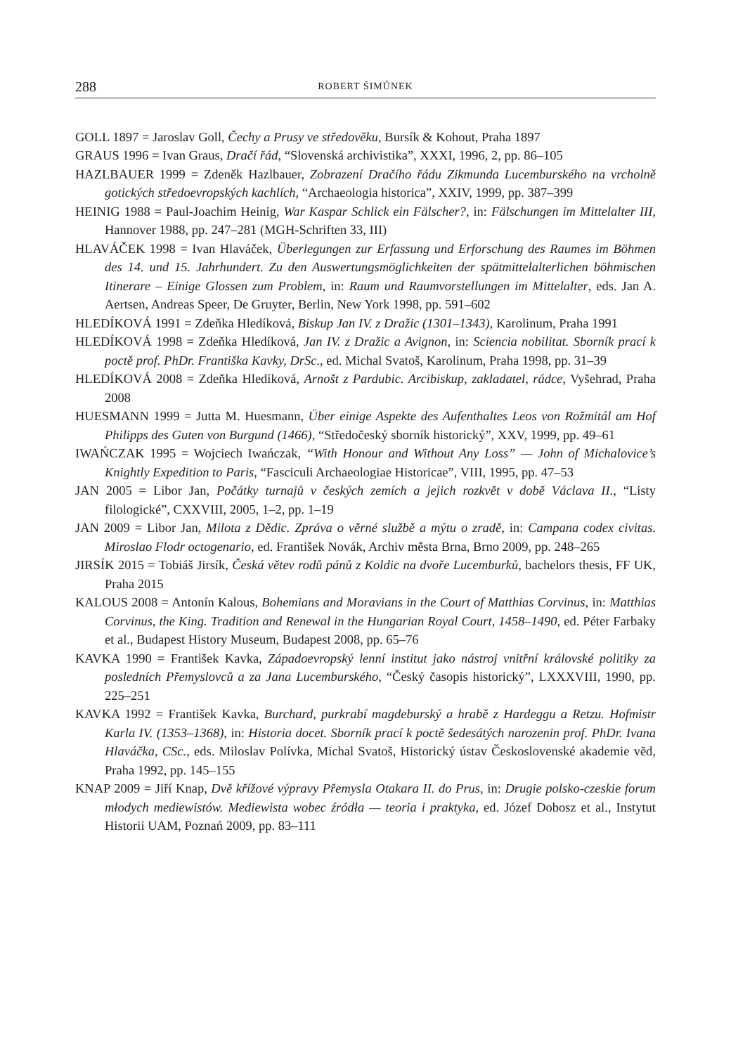288 ROBERT ŠIMŮNEK
GOLL 1897 = Jaroslav Goll, Čechy a Prusy ve středověku, Bursík & Kohout, Praha 1897
GRAUS 1996 = Ivan Graus, Dračí řád, “Slovenská archivistika”, XXXI, 1996, 2, pp. 86–105
HAZLBAUER 1999 = Zdeněk Hazlbauer, Zobrazení Dračího řádu Zikmunda Lucemburského na vrcholně gotických středoevropských kachlích, “Archaeologia historica”, XXIV, 1999, pp. 387–399
HEINIG 1988 = Paul-Joachim Heinig, War Kaspar Schlick ein Fälscher?, in: Fälschungen im Mittelalter III, Hannover 1988, pp. 247–281 (MGH-Schriften 33, III)
HLAVÁČEK 1998 = Ivan Hlaváček, Überlegungen zur Erfassung und Erforschung des Raumes im Böhmen des 14. und 15. Jahrhundert. Zu den Auswertungsmöglichkeiten der spätmittelalterlichen böhmischen Itinerare – Einige Glossen zum Problem, in: Raum und Raumvorstellungen im Mittelalter, eds. Jan A. Aertsen, Andreas Speer, De Gruyter, Berlin, New York 1998, pp. 591–602
HLEDÍKOVÁ 1991 = Zdeňka Hledíková, Biskup Jan IV. z Dražic (1301–1343), Karolinum, Praha 1991
HLEDÍKOVÁ 1998 = Zdeňka Hledíková, Jan IV. z Dražic a Avignon, in: Sciencia nobilitat. Sborník prací k poctě prof. PhDr. Františka Kavky, DrSc., ed. Michal Svatoš, Karolinum, Praha 1998, pp. 31–39
HLEDÍKOVÁ 2008 = Zdeňka Hledíková, Arnošt z Pardubic. Arcibiskup, zakladatel, rádce, Vyšehrad, Praha 2008
HUESMANN 1999 = Jutta M. Huesmann, Über einige Aspekte des Aufenthaltes Leos von Rožmitál am Hof Philipps des Guten von Burgund (1466), “Středočeský sborník historický”, XXV, 1999, pp. 49–61
IWAŃCZAK 1995 = Wojciech Iwańczak, “With Honour and Without Any Loss” — John of Michalovice’s Knightly Expedition to Paris, “Fasciculi Archaeologiae Historicae”, VIII, 1995, pp. 47–53
JAN 2005 = Libor Jan, Počátky turnajů v českých zemích a jejich rozkvět v době Václava II., “Listy filologické”, CXXVIII, 2005, 1–2, pp. 1–19
JAN 2009 = Libor Jan, Milota z Dědic. Zpráva o věrné službě a mýtu o zradě, in: Campana codex civitas. Miroslao Flodr octogenario, ed. František Novák, Archiv města Brna, Brno 2009, pp. 248–265
JIRSÍK 2015 = Tobiáš Jirsík, Česká větev rodů pánů z Koldic na dvoře Lucemburků, bachelors thesis, FF UK, Praha 2015
KALOUS 2008 = Antonín Kalous, Bohemians and Moravians in the Court of Matthias Corvinus, in: Matthias Corvinus, the King. Tradition and Renewal in the Hungarian Royal Court, 1458–1490, ed. Péter Farbaky et al., Budapest History Museum, Budapest 2008, pp. 65–76
KAVKA 1990 = František Kavka, Západoevropský lenní institut jako nástroj vnitřní královské politiky za posledních Přemyslovců a za Jana Lucemburského, “Český časopis historický”, LXXXVIII, 1990, pp. 225–251
KAVKA 1992 = František Kavka, Burchard, purkrabí magdeburský a hrabě z Hardeggu a Retzu. Hofmistr Karla IV. (1353–1368), in: Historia docet. Sborník prací k poctě šedesátých narozenin prof. PhDr. Ivana Hlaváčka, CSc., eds. Miloslav Polívka, Michal Svatoš, Historický ústav Československé akademie věd, Praha 1992, pp. 145–155
KNAP 2009 = Jiří Knap, Dvě křížové výpravy Přemysla Otakara II. do Prus, in: Drugie polsko-czeskie forum młodych mediewistów. Mediewista wobec źródła — teoria i praktyka, ed. Józef Dobosz et al., Instytut Historii UAM, Poznań 2009, pp. 83–111